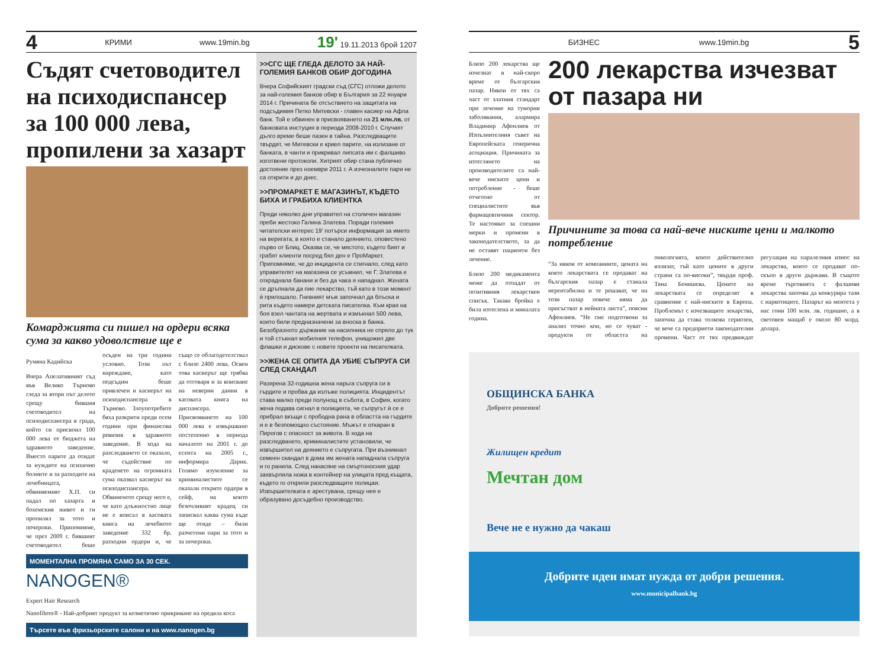4 КРИМИ www.19min.bg 19' 19.11.2013 брой 1207
Съдят счетоводител на психодиспансер за 100 000 лева, пропилени за хазарт
Комарджията си пишел на ордери всяка сума за какво удоволствие ще е
Румяна Кадийска
Вчера Апелативният съд във Велико Търново гледа за втори път делото срещу бившия счетоводител на психодиспансера в града, който си присвоил 100 000 лева от бюджета на здравното заведение. Вместо парите да отидат за нуждите на психично болните и за разходите на лечебницата, обвиняемият Х.П. си падал по хазарта и бохемския живот и ги пропилял за тото и почерпки. Припомняме, че през 2009 г. бившият счетоводител беше осъден на три години условно. Този път нареждане, като подсъдим беше привлечен и касиерът на психодиспансера в Търново. Злоупотребите бяха разкрити преди осем години при финансова ревизия в здравното заведение. В хода на разследването се оказало, че съдействие по краденето на огромната сума оказвал касиерът на психодиспансера. Обвиненото срещу него е, че като длъжностно лице не е вписал в касовата книга на лечебното заведение 332 бр. разходни ордери и, че също се облагодетелствал с близо 2400 лева. Освен това касиерът ще трябва да отговаря и за вписване на неверни данни в касовата книга на диспансера. Присвояването на 100 000 лева е извършвано постепенно в периода началото на 2001 г. до есента на 2005 г., информира Дарик. Голямо изумление за криминалистите се оказали открите ордери в сейф, на които безочливият крадец си записвал каква сума къде ще отиде – били разчетени пари за тото и за почерпки.
МОМЕНТАЛНА ПРОМЯНА САМО ЗА 30 СЕК.
NANOGEN®
Expert Hair Research
Nanofibres® - Най-добрият продукт за козметично прикриване на оредяла коса
Търсете във фризьорските салони и на www.nanogen.bg
>>СГС ЩЕ ГЛЕДА ДЕЛОТО ЗА НАЙ-ГОЛЕМИЯ БАНКОВ ОБИР ДОГОДИНА
Вчера Софийският градски съд (СГС) отложи делото за най-големия банков обир в България за 22 януари 2014 г. Причината бе отсъствието на защитата на подсъдимия Петко Митевски - главен касиер на Афла банк. Той е обвинен в присвояването на 21 млн.лв. от банковата инстуция в периода 2008-2010 г. Случаят дълго време беше пазен в тайна. Разследващите твърдят, че Митевски е криел парите, на излизане от банката, в чанти и прикривал липсата им с фалшиво изготвени протоколи. Хитрият обир стана публично достояние през ноември 2011 г. А изчезналите пари не са открити и до днес.
>>ПРОМАРКЕТ Е МАГАЗИНЪТ, КЪДЕТО БИХА И ГРАБИХА КЛИЕНТКА
Преди няколко дни управител на столичен магазин преби жестоко Галина Златева. Поради големия читателски интерес 19' потърси информация за името на веригата, в която е станало деянието, оповестено първо от Блиц. Оказва се, че мястото, където бият и грабят клиенти посред бял ден е ПроМаркет. Припомняме, че до инцидента се стигнало, след като управителят на магазина се усъмнил, че Г. Златева е откраднала банани и без да чака я нападнал. Жената се дръпнала да пие лекарство, тъй като в този момент ѝ прилошало. Гневният мъж започнал да блъска и рита където намери детската писателка. Към края на боя взел чантата на жертвата и измъкнал 500 лева, които били предназначени за вноска в банка. Безобразното държание на насилника не спряло до тук и той стъкнал мобилния телефон, унищожил две флашки и дискове с новите проекти на писателката.
>>ЖЕНА СЕ ОПИТА ДА УБИЕ СЪПРУГА СИ СЛЕД СКАНДАЛ
Разярена 32-годишна жена нарьга съпруга си в гърдите и пробва да излъже полицията. Инцидентът става малко преди полунощ в събота, в София, когато жена подава сигнал в полицията, че съпругът ѝ се е прибрал вкъщи с прободна рана в областта на гърдите и е в безпомощно състояние. Мъжът е откаран в Пирогов с опасност за живота. В хода на разследването, криминалистите установили, че извършител на деянието е съпругата. При възникнал семеен скандал в дома им жената нападнала съпруга и го ранила. След нанасяне на смъртоносния удар захвърлила ножа в контейнер на улицата пред къщата, където го открили разследващите полицаи. Извършителката е арестувана, срещу нея е образувано досъдебно производство.
БИЗНЕС www.19min.bg 5
Близо 200 лекарства ще изчезнат в най-скоро време от българския пазар. Някои от тях са част от златния стандарт при лечение на туморни заболявания, алармира Владимир Афенлиев от Изпълнителния съвет на Европейската генерична асоциация. Причината за изтеглянето на производителите са най-вече ниските цени и потребление - беше отчетено от специалистите във фармацевтичния сектор. Те настояват за спешни мерки и промени в законодателството, за да не оставят пациенти без лечение.
Близо 200 медикамента може да отпадат от позитивния лекарствен списък. Такава бройка е била изтеглена и миналата година.
200 лекарства изчезват от пазара ни
Причините за това са най-вече ниските цени и малкото потребление
“За някои от компаниите, цената на която лекарствата се продават на българския пазар е станала нерентабилна и те решават, че на този пазар повече няма да присъстват в нейната листа”, поясни Афенлиев. “Не сме подготвени за анализ точно кои, но се чуват - продукти от областта на онкологията, които действително излизат, тъй като цените в други страни са по-високи”, твърди проф. Тяна Бенишева. Цените на лекарствата се определят в сравнение с най-ниските в Европа. Проблемът с изчезващите лекарства, започна да става толкова сериозен, че вече са предприети законодателни промени. Част от тях предвиждат регулация на паралелния износ на лекарства, които се продават по-скъпо в други държави. В същото време търговията с фалшиви лекарства започва да конкурира тази с наркотиците. Пазарът на ментета у нас гони 100 млн. лв. годишно, а в световен мащаб е около 80 млрд. долара.
ОБЩИНСКА БАНКА
Добрите решения!
Жилищен кредит
Мечтан дом
Вече не е нужно да чакаш
Добрите идеи имат нужда от добри решения.
www.municipalbank.bg